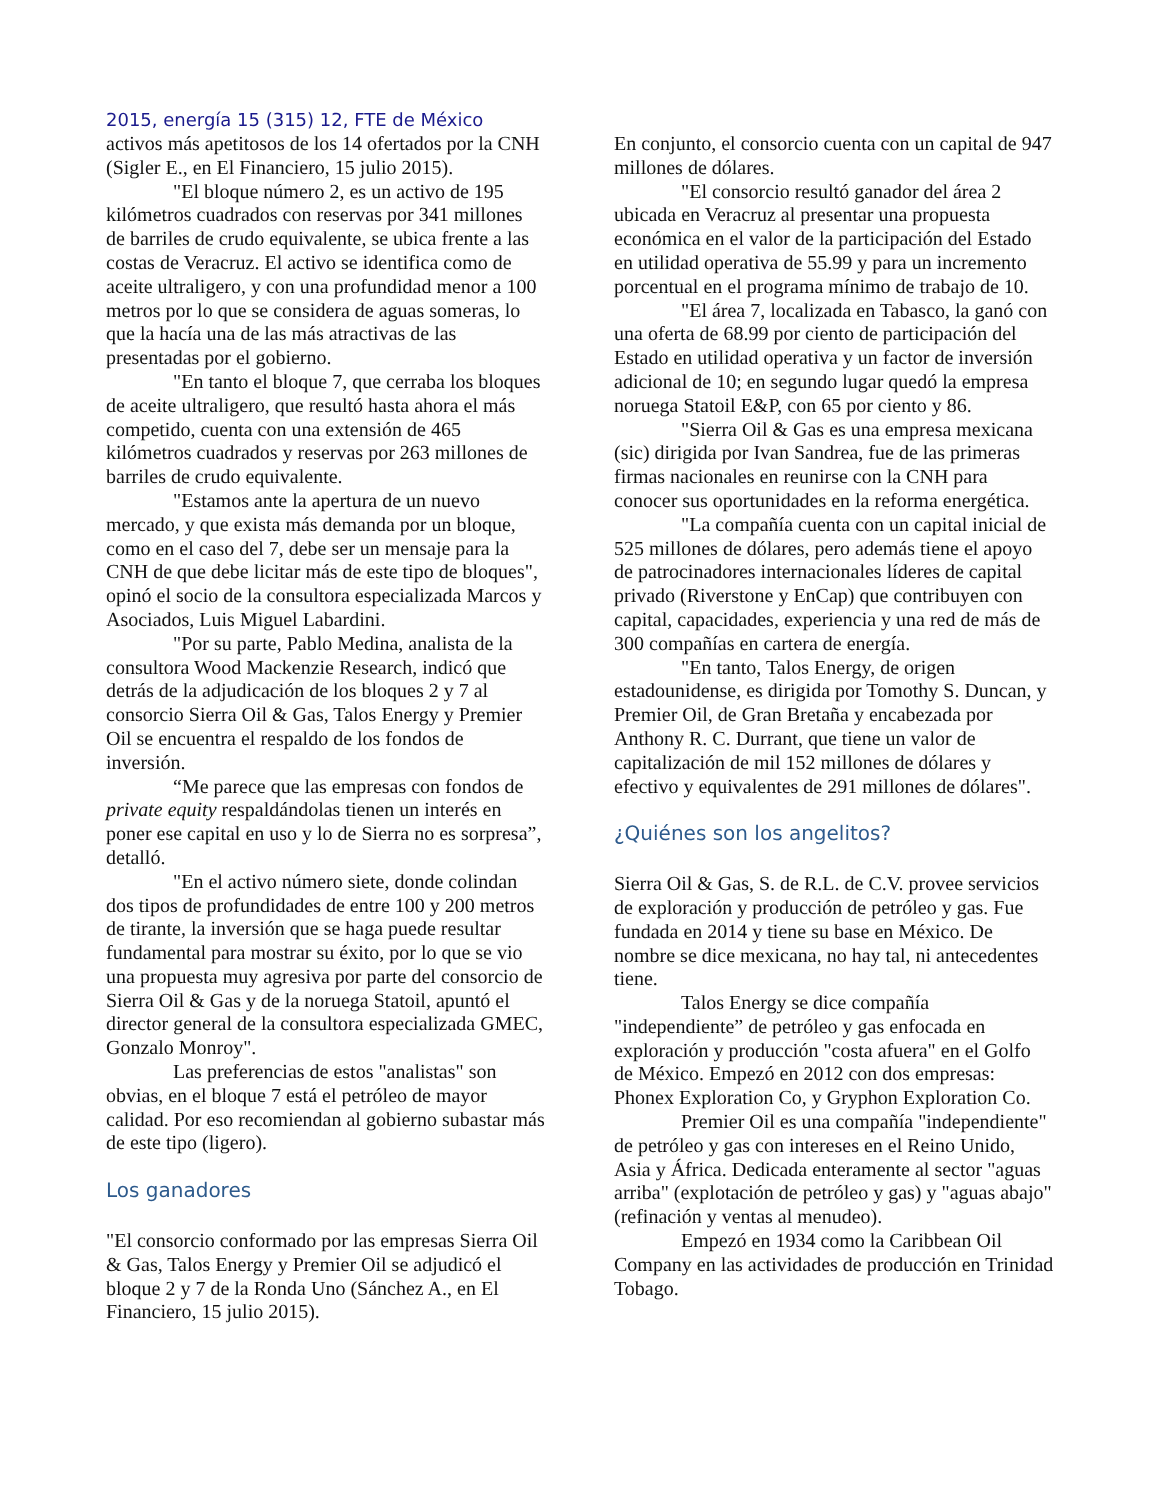2015, energía 15 (315) 12, FTE de México
activos más apetitosos de los 14 ofertados por la CNH (Sigler E., en El Financiero, 15 julio 2015).
"El bloque número 2, es un activo de 195 kilómetros cuadrados con reservas por 341 millones de barriles de crudo equivalente, se ubica frente a las costas de Veracruz. El activo se identifica como de aceite ultraligero, y con una profundidad menor a 100 metros por lo que se considera de aguas someras, lo que la hacía una de las más atractivas de las presentadas por el gobierno.
"En tanto el bloque 7, que cerraba los bloques de aceite ultraligero, que resultó hasta ahora el más competido, cuenta con una extensión de 465 kilómetros cuadrados y reservas por 263 millones de barriles de crudo equivalente.
"Estamos ante la apertura de un nuevo mercado, y que exista más demanda por un bloque, como en el caso del 7, debe ser un mensaje para la CNH de que debe licitar más de este tipo de bloques", opinó el socio de la consultora especializada Marcos y Asociados, Luis Miguel Labardini.
"Por su parte, Pablo Medina, analista de la consultora Wood Mackenzie Research, indicó que detrás de la adjudicación de los bloques 2 y 7 al consorcio Sierra Oil & Gas, Talos Energy y Premier Oil se encuentra el respaldo de los fondos de inversión.
“Me parece que las empresas con fondos de private equity respaldándolas tienen un interés en poner ese capital en uso y lo de Sierra no es sorpresa”, detalló.
"En el activo número siete, donde colindan dos tipos de profundidades de entre 100 y 200 metros de tirante, la inversión que se haga puede resultar fundamental para mostrar su éxito, por lo que se vio una propuesta muy agresiva por parte del consorcio de Sierra Oil & Gas y de la noruega Statoil, apuntó el director general de la consultora especializada GMEC, Gonzalo Monroy".
Las preferencias de estos "analistas" son obvias, en el bloque 7 está el petróleo de mayor calidad. Por eso recomiendan al gobierno subastar más de este tipo (ligero).
Los ganadores
"El consorcio conformado por las empresas Sierra Oil & Gas, Talos Energy y Premier Oil se adjudicó el bloque 2 y 7 de la Ronda Uno (Sánchez A., en El Financiero, 15 julio 2015).
En conjunto, el consorcio cuenta con un capital de 947 millones de dólares.
"El consorcio resultó ganador del área 2 ubicada en Veracruz al presentar una propuesta económica en el valor de la participación del Estado en utilidad operativa de 55.99 y para un incremento porcentual en el programa mínimo de trabajo de 10.
"El área 7, localizada en Tabasco, la ganó con una oferta de 68.99 por ciento de participación del Estado en utilidad operativa y un factor de inversión adicional de 10; en segundo lugar quedó la empresa noruega Statoil E&P, con 65 por ciento y 86.
"Sierra Oil & Gas es una empresa mexicana (sic) dirigida por Ivan Sandrea, fue de las primeras firmas nacionales en reunirse con la CNH para conocer sus oportunidades en la reforma energética.
"La compañía cuenta con un capital inicial de 525 millones de dólares, pero además tiene el apoyo de patrocinadores internacionales líderes de capital privado (Riverstone y EnCap) que contribuyen con capital, capacidades, experiencia y una red de más de 300 compañías en cartera de energía.
"En tanto, Talos Energy, de origen estadounidense, es dirigida por Tomothy S. Duncan, y Premier Oil, de Gran Bretaña y encabezada por Anthony R. C. Durrant, que tiene un valor de capitalización de mil 152 millones de dólares y efectivo y equivalentes de 291 millones de dólares".
¿Quiénes son los angelitos?
Sierra Oil & Gas, S. de R.L. de C.V. provee servicios de exploración y producción de petróleo y gas. Fue fundada en 2014 y tiene su base en México. De nombre se dice mexicana, no hay tal, ni antecedentes tiene.
Talos Energy se dice compañía "independiente” de petróleo y gas enfocada en exploración y producción "costa afuera" en el Golfo de México. Empezó en 2012 con dos empresas: Phonex Exploration Co, y Gryphon Exploration Co.
Premier Oil es una compañía "independiente" de petróleo y gas con intereses en el Reino Unido, Asia y África. Dedicada enteramente al sector "aguas arriba" (explotación de petróleo y gas) y "aguas abajo" (refinación y ventas al menudeo).
Empezó en 1934 como la Caribbean Oil Company en las actividades de producción en Trinidad Tobago.